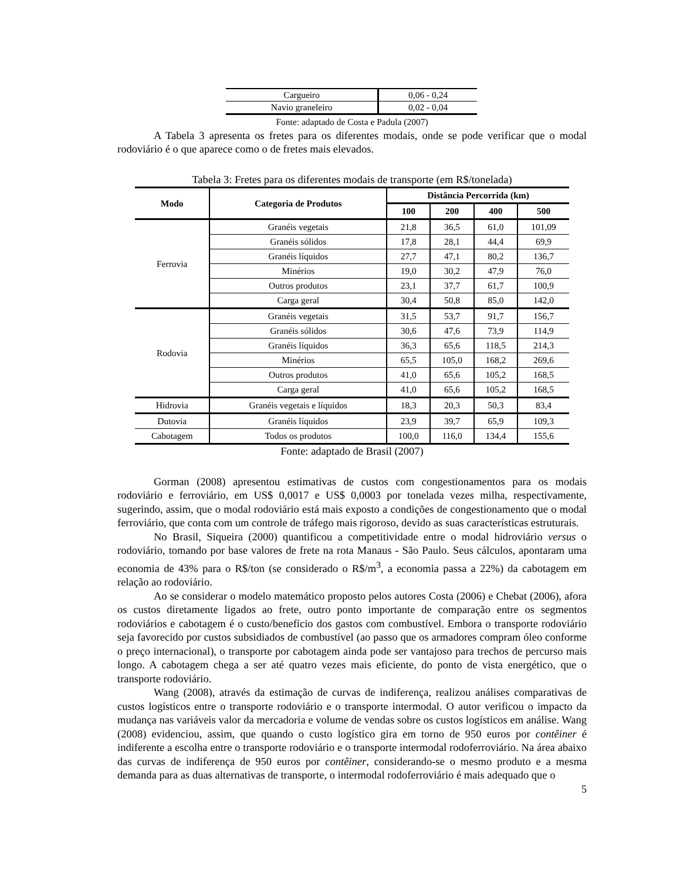| Cargueiro | 0,06 - 0,24 |
| Navio graneleiro | 0,02 - 0,04 |
Fonte: adaptado de Costa e Padula (2007)
A Tabela 3 apresenta os fretes para os diferentes modais, onde se pode verificar que o modal rodoviário é o que aparece como o de fretes mais elevados.
Tabela 3: Fretes para os diferentes modais de transporte (em R$/tonelada)
| Modo | Categoria de Produtos | Distância Percorrida (km) | | | |
| --- | --- | --- | --- | --- | --- |
| | | 100 | 200 | 400 | 500 |
| Ferrovia | Granéis vegetais | 21,8 | 36,5 | 61,0 | 101,09 |
| | Granéis sólidos | 17,8 | 28,1 | 44,4 | 69,9 |
| | Granéis líquidos | 27,7 | 47,1 | 80,2 | 136,7 |
| | Minérios | 19,0 | 30,2 | 47,9 | 76,0 |
| | Outros produtos | 23,1 | 37,7 | 61,7 | 100,9 |
| | Carga geral | 30,4 | 50,8 | 85,0 | 142,0 |
| Rodovia | Granéis vegetais | 31,5 | 53,7 | 91,7 | 156,7 |
| | Granéis sólidos | 30,6 | 47,6 | 73,9 | 114,9 |
| | Granéis líquidos | 36,3 | 65,6 | 118,5 | 214,3 |
| | Minérios | 65,5 | 105,0 | 168,2 | 269,6 |
| | Outros produtos | 41,0 | 65,6 | 105,2 | 168,5 |
| | Carga geral | 41,0 | 65,6 | 105,2 | 168,5 |
| Hidrovia | Granéis vegetais e líquidos | 18,3 | 20,3 | 50,3 | 83,4 |
| Dutovia | Granéis líquidos | 23,9 | 39,7 | 65,9 | 109,3 |
| Cabotagem | Todos os produtos | 100,0 | 116,0 | 134,4 | 155,6 |
Fonte: adaptado de Brasil (2007)
Gorman (2008) apresentou estimativas de custos com congestionamentos para os modais rodoviário e ferroviário, em US$ 0,0017 e US$ 0,0003 por tonelada vezes milha, respectivamente, sugerindo, assim, que o modal rodoviário está mais exposto a condições de congestionamento que o modal ferroviário, que conta com um controle de tráfego mais rigoroso, devido as suas características estruturais.
No Brasil, Siqueira (2000) quantificou a competitividade entre o modal hidroviário versus o rodoviário, tomando por base valores de frete na rota Manaus - São Paulo. Seus cálculos, apontaram uma economia de 43% para o R$/ton (se considerado o R$/m<sup>3</sup>, a economia passa a 22%) da cabotagem em relação ao rodoviário.
Ao se considerar o modelo matemático proposto pelos autores Costa (2006) e Chebat (2006), afora os custos diretamente ligados ao frete, outro ponto importante de comparação entre os segmentos rodoviários e cabotagem é o custo/benefício dos gastos com combustível. Embora o transporte rodoviário seja favorecido por custos subsidiados de combustível (ao passo que os armadores compram óleo conforme o preço internacional), o transporte por cabotagem ainda pode ser vantajoso para trechos de percurso mais longo. A cabotagem chega a ser até quatro vezes mais eficiente, do ponto de vista energético, que o transporte rodoviário.
Wang (2008), através da estimação de curvas de indiferença, realizou análises comparativas de custos logísticos entre o transporte rodoviário e o transporte intermodal. O autor verificou o impacto da mudança nas variáveis valor da mercadoria e volume de vendas sobre os custos logísticos em análise. Wang (2008) evidenciou, assim, que quando o custo logístico gira em torno de 950 euros por contêiner é indiferente a escolha entre o transporte rodoviário e o transporte intermodal rodoferroviário. Na área abaixo das curvas de indiferença de 950 euros por contêiner, considerando-se o mesmo produto e a mesma demanda para as duas alternativas de transporte, o intermodal rodoferroviário é mais adequado que o
5